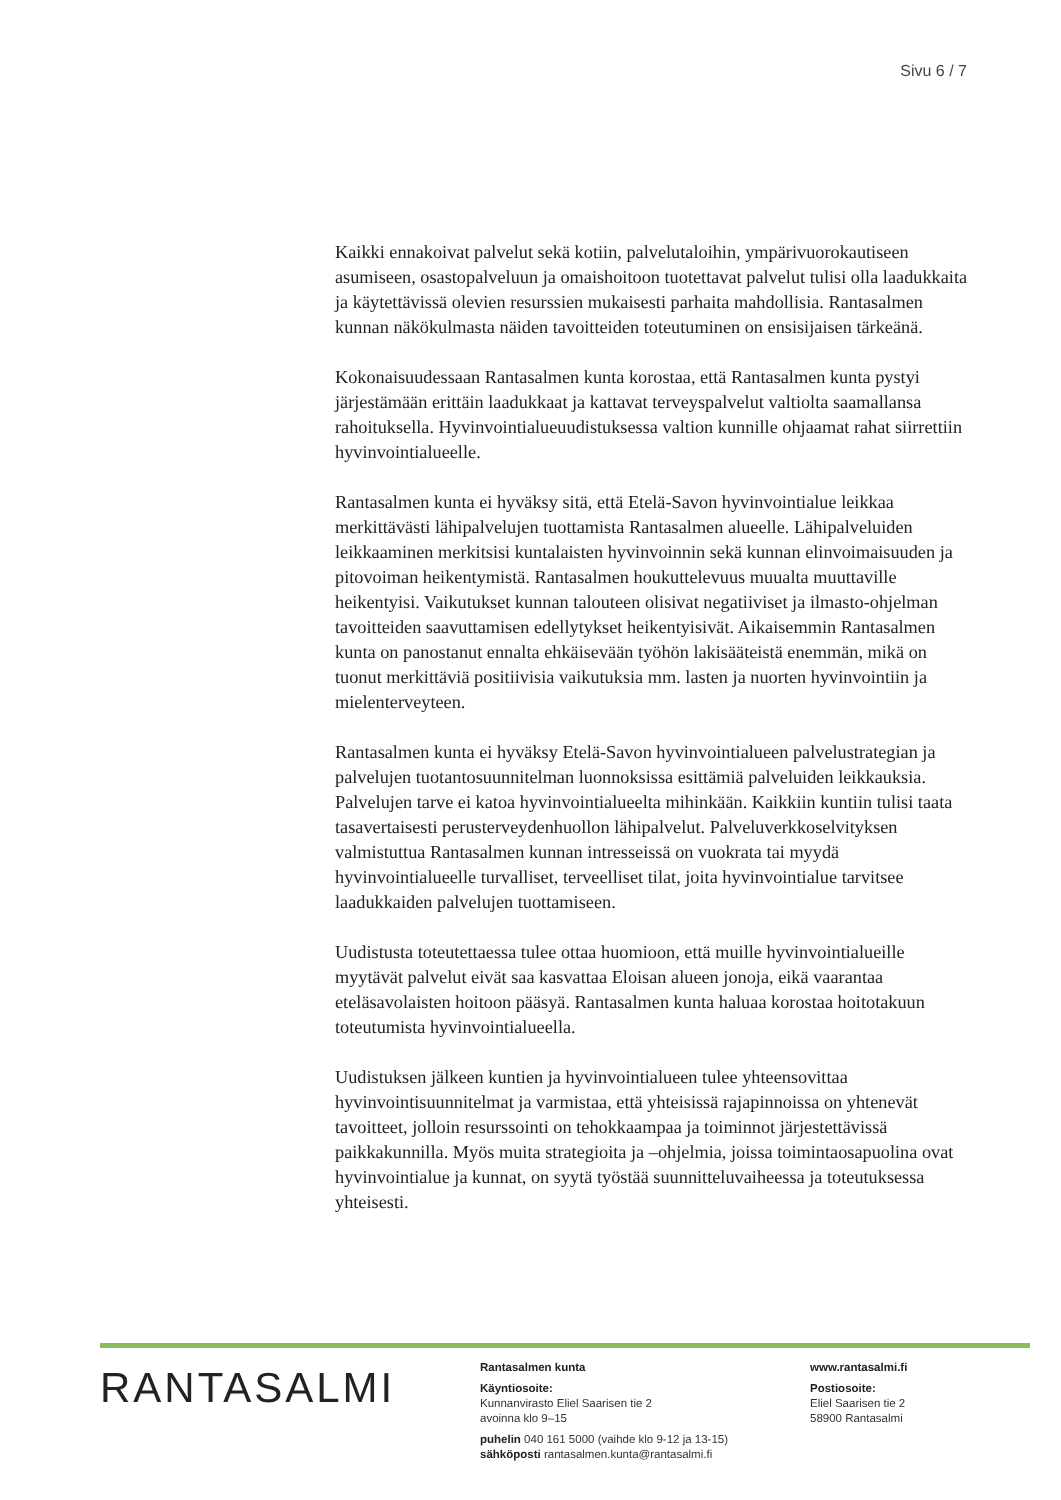Sivu 6 / 7
Kaikki ennakoivat palvelut sekä kotiin, palvelutaloihin, ympärivuorokautiseen asumiseen, osastopalveluun ja omaishoitoon tuotettavat palvelut tulisi olla laadukkaita ja käytettävissä olevien resurssien mukaisesti parhaita mahdollisia. Rantasalmen kunnan näkökulmasta näiden tavoitteiden toteutuminen on ensisijaisen tärkeänä.
Kokonaisuudessaan Rantasalmen kunta korostaa, että Rantasalmen kunta pystyi järjestämään erittäin laadukkaat ja kattavat terveyspalvelut valtiolta saamallansa rahoituksella. Hyvinvointialueuudistuksessa valtion kunnille ohjaamat rahat siirrettiin hyvinvointialueelle.
Rantasalmen kunta ei hyväksy sitä, että Etelä-Savon hyvinvointialue leikkaa merkittävästi lähipalvelujen tuottamista Rantasalmen alueelle. Lähipalveluiden leikkaaminen merkitsisi kuntalaisten hyvinvoinnin sekä kunnan elinvoimaisuuden ja pitovoiman heikentymistä. Rantasalmen houkuttelevuus muualta muuttaville heikentyisi. Vaikutukset kunnan talouteen olisivat negatiiviset ja ilmasto-ohjelman tavoitteiden saavuttamisen edellytykset heikentyisivät. Aikaisemmin Rantasalmen kunta on panostanut ennalta ehkäisevään työhön lakisääteistä enemmän, mikä on tuonut merkittäviä positiivisia vaikutuksia mm. lasten ja nuorten hyvinvointiin ja mielenterveyteen.
Rantasalmen kunta ei hyväksy Etelä-Savon hyvinvointialueen palvelustrategian ja palvelujen tuotantosuunnitelman luonnoksissa esittämiä palveluiden leikkauksia. Palvelujen tarve ei katoa hyvinvointialueelta mihinkään. Kaikkiin kuntiin tulisi taata tasavertaisesti perusterveydenhuollon lähipalvelut. Palveluverkkoselvityksen valmistuttua Rantasalmen kunnan intresseissä on vuokrata tai myydä hyvinvointialueelle turvalliset, terveelliset tilat, joita hyvinvointialue tarvitsee laadukkaiden palvelujen tuottamiseen.
Uudistusta toteutettaessa tulee ottaa huomioon, että muille hyvinvointialueille myytävät palvelut eivät saa kasvattaa Eloisan alueen jonoja, eikä vaarantaa eteläsavolaisten hoitoon pääsyä. Rantasalmen kunta haluaa korostaa hoitotakuun toteutumista hyvinvointialueella.
Uudistuksen jälkeen kuntien ja hyvinvointialueen tulee yhteensovittaa hyvinvointisuunnitelmat ja varmistaa, että yhteisissä rajapinnoissa on yhtenevät tavoitteet, jolloin resurssointi on tehokkaampaa ja toiminnot järjestettävissä paikkakunnilla. Myös muita strategioita ja –ohjelmia, joissa toimintaosapuolina ovat hyvinvointialue ja kunnat, on syytä työstää suunnitteluvaiheessa ja toteutuksessa yhteisesti.
RANTASALMI
Rantasalmen kunta
Käyntiosoite:
Kunnanvirasto Eliel Saarisen tie 2
avoinna klo 9–15
puhelin 040 161 5000 (vaihde klo 9-12 ja 13-15)
sähköposti rantasalmen.kunta@rantasalmi.fi
www.rantasalmi.fi
Postiosoite:
Eliel Saarisen tie 2
58900 Rantasalmi